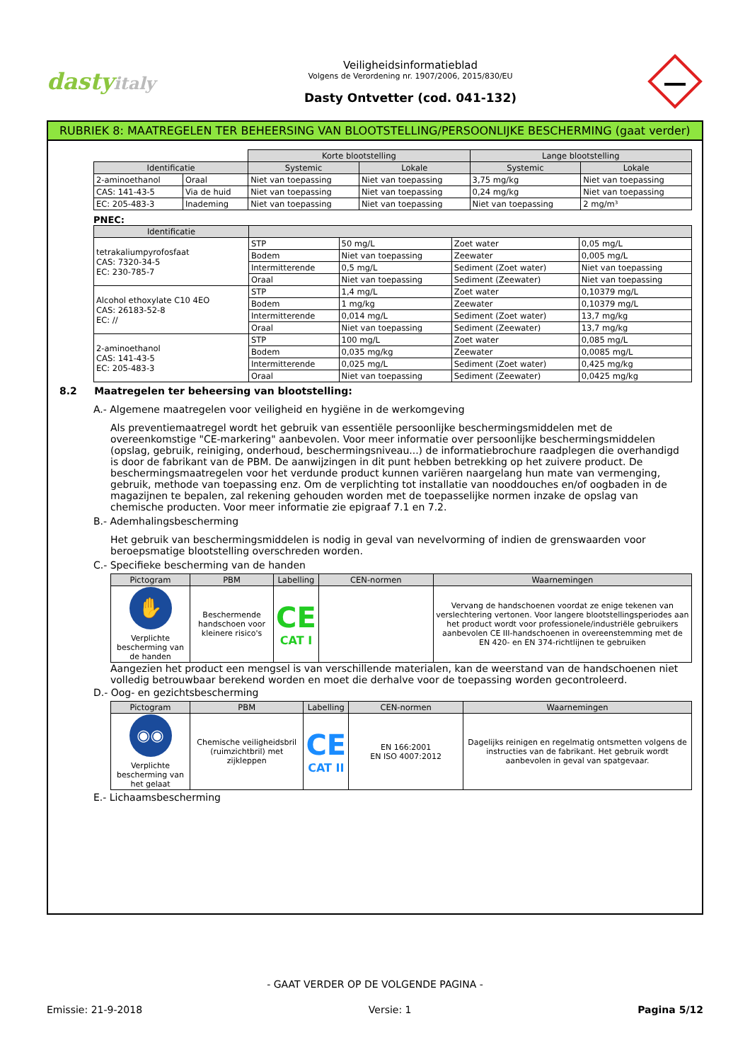dastyitaly
Veiligheidsinformatieblad
Volgens de Verordening nr. 1907/2006, 2015/830/EU
Dasty Ontvetter (cod. 041-132)
RUBRIEK 8: MAATREGELEN TER BEHEERSING VAN BLOOTSTELLING/PERSOONLIJKE BESCHERMING (gaat verder)
| | | Korte blootstelling | | Lange blootstelling | |
| Identificatie | | Systemic | Lokale | Systemic | Lokale |
| 2-aminoethanol | Oraal | Niet van toepassing | Niet van toepassing | 3,75 mg/kg | Niet van toepassing |
| CAS: 141-43-5 | Via de huid | Niet van toepassing | Niet van toepassing | 0,24 mg/kg | Niet van toepassing |
| EC: 205-483-3 | Inademing | Niet van toepassing | Niet van toepassing | Niet van toepassing | 2 mg/m³ |
PNEC:
| Identificatie | | | | |
| --- | --- | --- | --- | --- |
| tetrakaliumpyrofosfaat CAS: 7320-34-5 EC: 230-785-7 | STP | 50 mg/L | Zoet water | 0,05 mg/L |
| | Bodem | Niet van toepassing | Zeewater | 0,005 mg/L |
| | Intermitterende | 0,5 mg/L | Sediment (Zoet water) | Niet van toepassing |
| | Oraal | Niet van toepassing | Sediment (Zeewater) | Niet van toepassing |
| Alcohol ethoxylate C10 4EO CAS: 26183-52-8 EC: // | STP | 1,4 mg/L | Zoet water | 0,10379 mg/L |
| | Bodem | 1 mg/kg | Zeewater | 0,10379 mg/L |
| | Intermitterende | 0,014 mg/L | Sediment (Zoet water) | 13,7 mg/kg |
| | Oraal | Niet van toepassing | Sediment (Zeewater) | 13,7 mg/kg |
| 2-aminoethanol CAS: 141-43-5 EC: 205-483-3 | STP | 100 mg/L | Zoet water | 0,085 mg/L |
| | Bodem | 0,035 mg/kg | Zeewater | 0,0085 mg/L |
| | Intermitterende | 0,025 mg/L | Sediment (Zoet water) | 0,425 mg/kg |
| | Oraal | Niet van toepassing | Sediment (Zeewater) | 0,0425 mg/kg |
8.2 Maatregelen ter beheersing van blootstelling:
A.- Algemene maatregelen voor veiligheid en hygiëne in de werkomgeving
Als preventiemaatregel wordt het gebruik van essentiële persoonlijke beschermingsmiddelen met de overeenkomstige "CE-markering" aanbevolen. Voor meer informatie over persoonlijke beschermingsmiddelen (opslag, gebruik, reiniging, onderhoud, beschermingsniveau...) de informatiebrochure raadplegen die overhandigd is door de fabrikant van de PBM. De aanwijzingen in dit punt hebben betrekking op het zuivere product. De beschermingsmaatregelen voor het verdunde product kunnen variëren naargelang hun mate van vermenging, gebruik, methode van toepassing enz. Om de verplichting tot installatie van nooddouches en/of oogbaden in de magazijnen te bepalen, zal rekening gehouden worden met de toepasselijke normen inzake de opslag van chemische producten. Voor meer informatie zie epigraaf 7.1 en 7.2.
B.- Ademhalingsbescherming
Het gebruik van beschermingsmiddelen is nodig in geval van nevelvorming of indien de grenswaarden voor beroepsmatige blootstelling overschreden worden.
C.- Specifieke bescherming van de handen
| Pictogram | PBM | Labelling | CEN-normen | Waarnemingen |
| --- | --- | --- | --- | --- |
| ✋ Verplichte bescherming van de handen | Beschermende handschoen voor kleinere risico's | CE CAT I | | Vervang de handschoenen voordat ze enige tekenen van verslechtering vertonen. Voor langere blootstellingsperiodes aan het product wordt voor professionele/industriële gebruikers aanbevolen CE III-handschoenen in overeenstemming met de EN 420- en EN 374-richtlijnen te gebruiken |
Aangezien het product een mengsel is van verschillende materialen, kan de weerstand van de handschoenen niet volledig betrouwbaar berekend worden en moet die derhalve voor de toepassing worden gecontroleerd.
D.- Oog- en gezichtsbescherming
| Pictogram | PBM | Labelling | CEN-normen | Waarnemingen |
| --- | --- | --- | --- | --- |
| ◉◉ Verplichte bescherming van het gelaat | Chemische veiligheidsbril (ruimzichtbril) met zijkleppen | CE CAT II | EN 166:2001 EN ISO 4007:2012 | Dagelijks reinigen en regelmatig ontsmetten volgens de instructies van de fabrikant. Het gebruik wordt aanbevolen in geval van spatgevaar. |
E.- Lichaamsbescherming
- GAAT VERDER OP DE VOLGENDE PAGINA -
Emissie: 21-9-2018 Versie: 1 Pagina 5/12